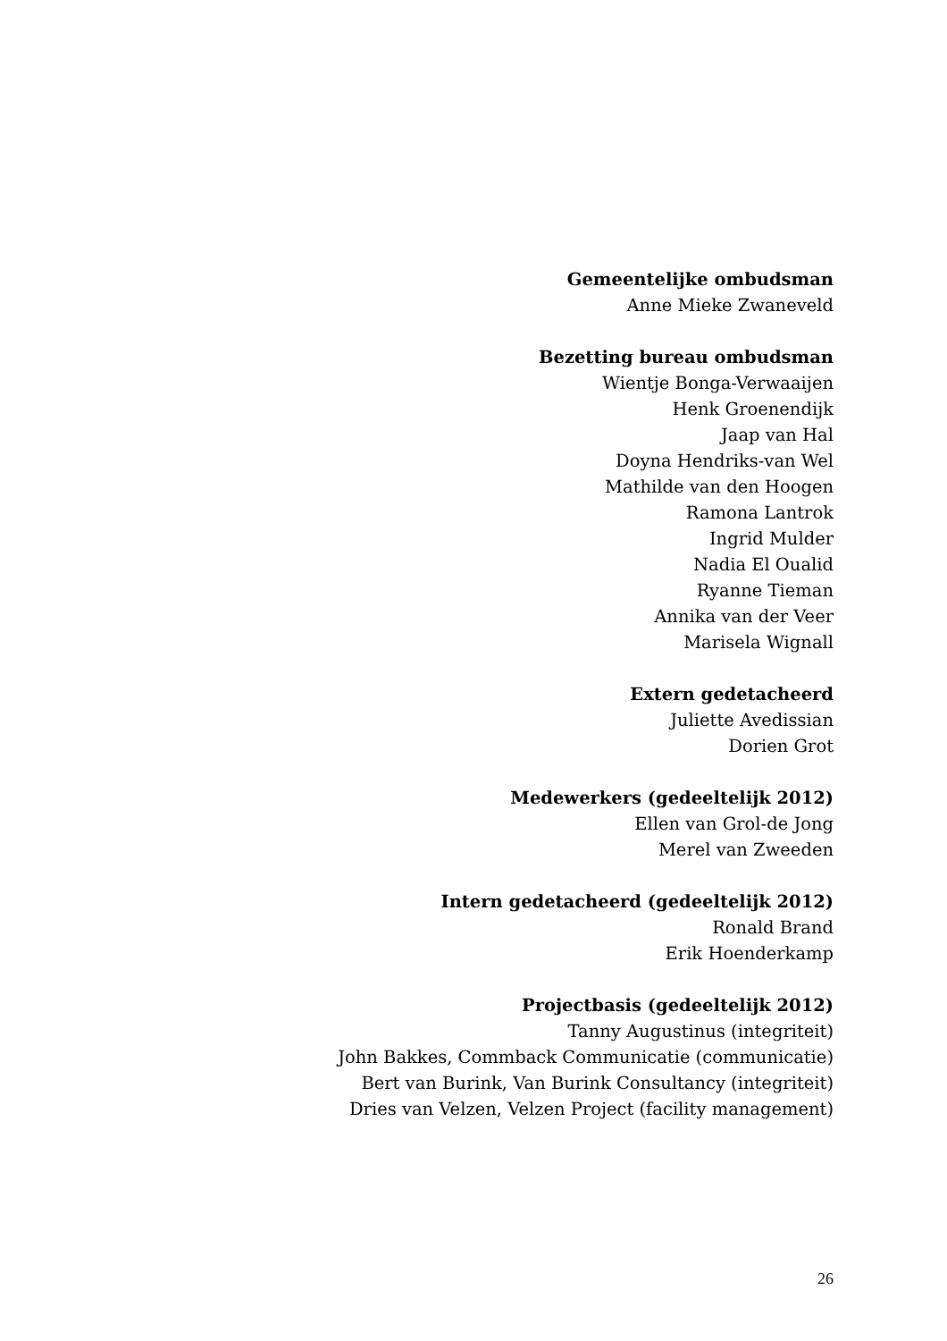Gemeentelijke ombudsman
Anne Mieke Zwaneveld
Bezetting bureau ombudsman
Wientje Bonga-Verwaaijen
Henk Groenendijk
Jaap van Hal
Doyna Hendriks-van Wel
Mathilde van den Hoogen
Ramona Lantrok
Ingrid Mulder
Nadia El Oualid
Ryanne Tieman
Annika van der Veer
Marisela Wignall
Extern gedetacheerd
Juliette Avedissian
Dorien Grot
Medewerkers (gedeeltelijk 2012)
Ellen van Grol-de Jong
Merel van Zweeden
Intern gedetacheerd (gedeeltelijk 2012)
Ronald Brand
Erik Hoenderkamp
Projectbasis (gedeeltelijk 2012)
Tanny Augustinus (integriteit)
John Bakkes, Commback Communicatie (communicatie)
Bert van Burink, Van Burink Consultancy (integriteit)
Dries van Velzen, Velzen Project (facility management)
26